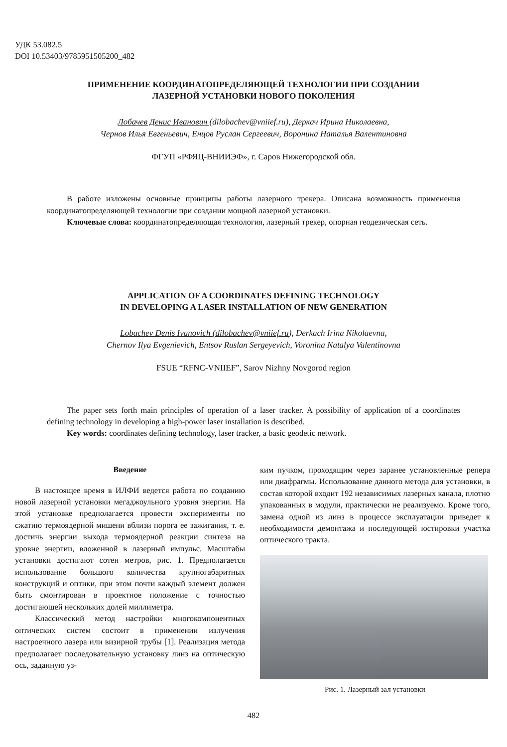УДК 53.082.5
DOI 10.53403/9785951505200_482
ПРИМЕНЕНИЕ КООРДИНАТОПРЕДЕЛЯЮЩЕЙ ТЕХНОЛОГИИ ПРИ СОЗДАНИИ
ЛАЗЕРНОЙ УСТАНОВКИ НОВОГО ПОКОЛЕНИЯ
Лобачев Денис Иванович (dilobachev@vniief.ru), Деркач Ирина Николаевна,
Чернов Илья Евгеньевич, Енцов Руслан Сергеевич, Воронина Наталья Валентиновна
ФГУП «РФЯЦ-ВНИИЭФ», г. Саров Нижегородской обл.
В работе изложены основные принципы работы лазерного трекера. Описана возможность применения координатопределяющей технологии при создании мощной лазерной установки.
Ключевые слова: координатопределяющая технология, лазерный трекер, опорная геодезическая сеть.
APPLICATION OF A COORDINATES DEFINING TECHNOLOGY
IN DEVELOPING A LASER INSTALLATION OF NEW GENERATION
Lobachev Denis Ivanovich (dilobachev@vniief.ru), Derkach Irina Nikolaevna,
Chernov Ilya Evgenievich, Entsov Ruslan Sergeyevich, Voronina Natalya Valentinovna
FSUE “RFNC-VNIIEF”, Sarov Nizhny Novgorod region
The paper sets forth main principles of operation of a laser tracker. A possibility of application of a coordinates defining technology in developing a high-power laser installation is described.
Key words: coordinates defining technology, laser tracker, a basic geodetic network.
Введение
В настоящее время в ИЛФИ ведется работа по созданию новой лазерной установки мегаджоульного уровня энергии. На этой установке предполагается провести эксперименты по сжатию термоядерной мишени вблизи порога ее зажигания, т. е. достичь энергии выхода термоядерной реакции синтеза на уровне энергии, вложенной в лазерный импульс. Масштабы установки достигают сотен метров, рис. 1. Предполагается использование большого количества крупногабаритных конструкций и оптики, при этом почти каждый элемент должен быть смонтирован в проектное положение с точностью достигающей нескольких долей миллиметра.
Классический метод настройки многокомпонентных оптических систем состоит в применении излучения настроечного лазера или визирной трубы [1]. Реализация метода предполагает последовательную установку линз на оптическую ось, заданную уз-
ким пучком, проходящим через заранее установленные репера или диафрагмы. Использование данного метода для установки, в состав которой входит 192 независимых лазерных канала, плотно упакованных в модули, практически не реализуемо. Кроме того, замена одной из линз в процессе эксплуатации приведет к необходимости демонтажа и последующей юстировки участка оптического тракта.
Рис. 1. Лазерный зал установки
482